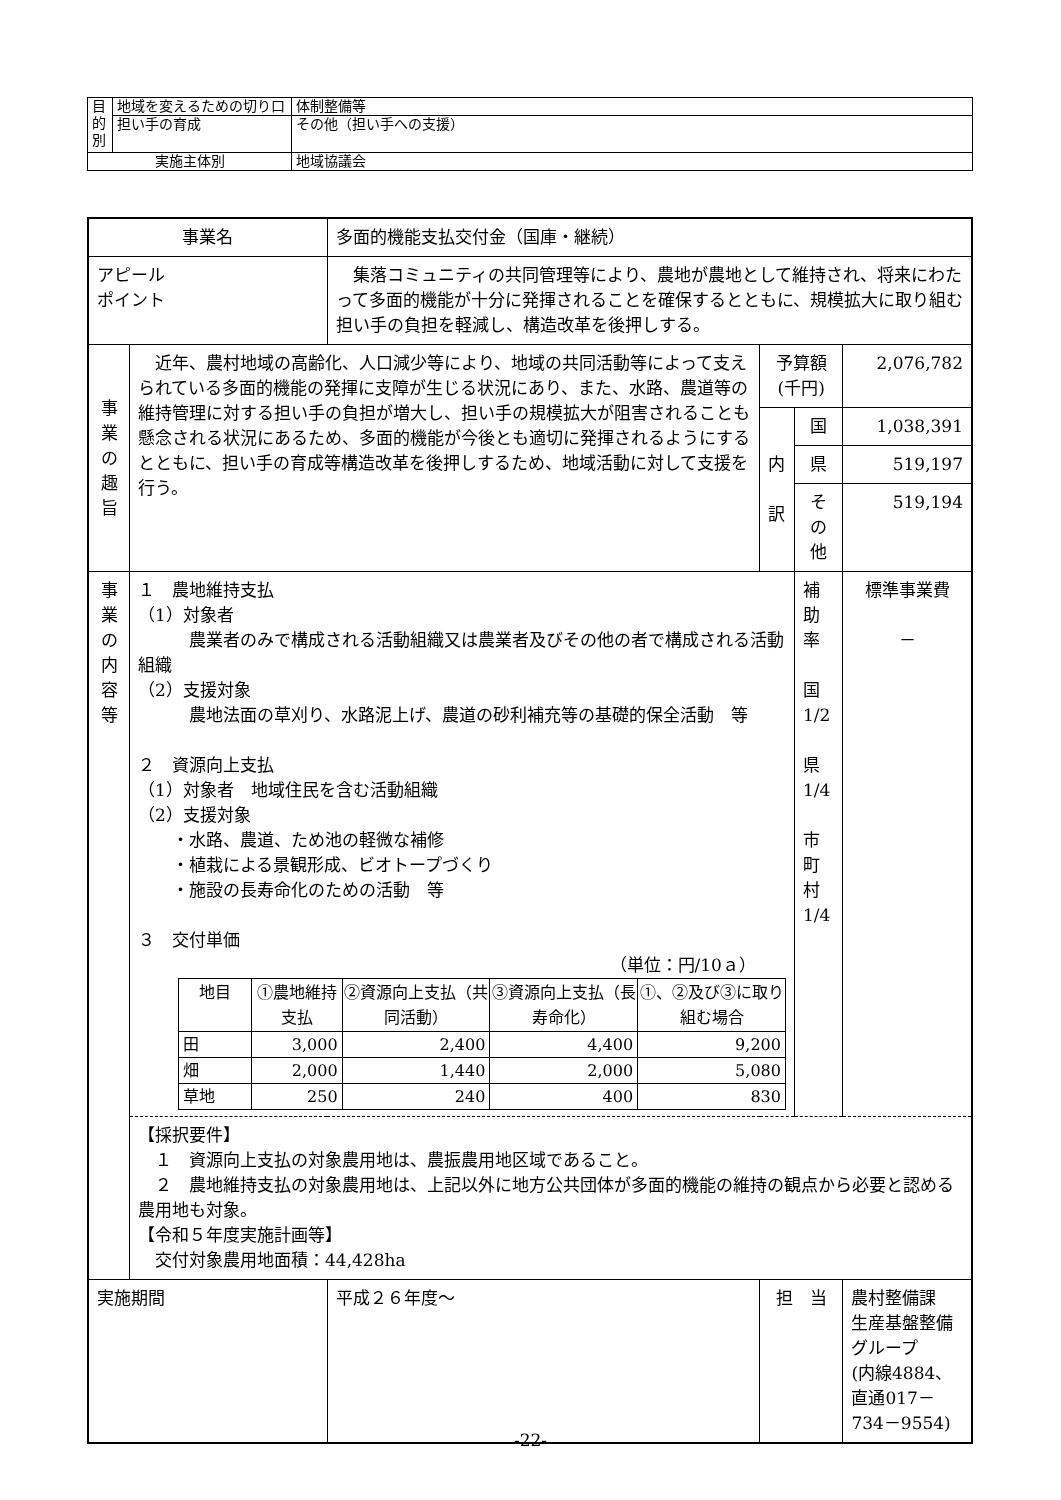| 目 的 別 | 地域を変えるための切り口 | 体制整備等 |
| | 担い手の育成 | その他（担い手への支援） |
| 実施主体別 | | 地域協議会 |
| 事業名 | | 多面的機能支払交付金（国庫・継続） | | | |
| アピール ポイント | | 集落コミュニティの共同管理等により、農地が農地として維持され、将来にわたって多面的機能が十分に発揮されることを確保するとともに、規模拡大に取り組む担い手の負担を軽減し、構造改革を後押しする。 | | | |
| 事 業 の 趣 旨 | 近年、農村地域の高齢化、人口減少等により、地域の共同活動等によって支えられている多面的機能の発揮に支障が生じる状況にあり、また、水路、農道等の維持管理に対する担い手の負担が増大し、担い手の規模拡大が阻害されることも懸念される状況にあるため、多面的機能が今後とも適切に発揮されるようにするとともに、担い手の育成等構造改革を後押しするため、地域活動に対して支援を行う。 | | 予算額(千円) | | 2,076,782 |
| | | | 内 訳 | 国 | 1,038,391 |
| | | | | 県 | 519,197 |
| | | | | その他 | 519,194 |
| 事 業 の 内 容 等 | １ 農地維持支払 （1）対象者 農業者のみで構成される活動組織又は農業者及びその他の者で構成される活動組織 （2）支援対象 農地法面の草刈り、水路泥上げ、農道の砂利補充等の基礎的保全活動 等 ２ 資源向上支払 （1）対象者 地域住民を含む活動組織 （2）支援対象 ・水路、農道、ため池の軽微な補修 ・植栽による景観形成、ビオトープづくり ・施設の長寿命化のための活動 等 ３ 交付単価 （単位：円/10ａ） / 地目 / ①農地維持支払 / ②資源向上支払（共同活動） / ③資源向上支払（長寿命化） / ①、②及び③に取り組む場合 / / --- / --- / --- / --- / --- / / 田 / 3,000 / 2,400 / 4,400 / 9,200 / / 畑 / 2,000 / 1,440 / 2,000 / 5,080 / / 草地 / 250 / 240 / 400 / 830 / | | | 補助率 国 1/2 県 1/4 市町村 1/4 | 標準事業費 － |
| | 【採択要件】 １ 資源向上支払の対象農用地は、農振農用地区域であること。 ２ 農地維持支払の対象農用地は、上記以外に地方公共団体が多面的機能の維持の観点から必要と認める農用地も対象。 【令和５年度実施計画等】 交付対象農用地面積：44,428ha | | | | |
| 実施期間 | | 平成２６年度～ | 担 当 | | 農村整備課 生産基盤整備グループ (内線4884、直通017－734－9554) |
-22-